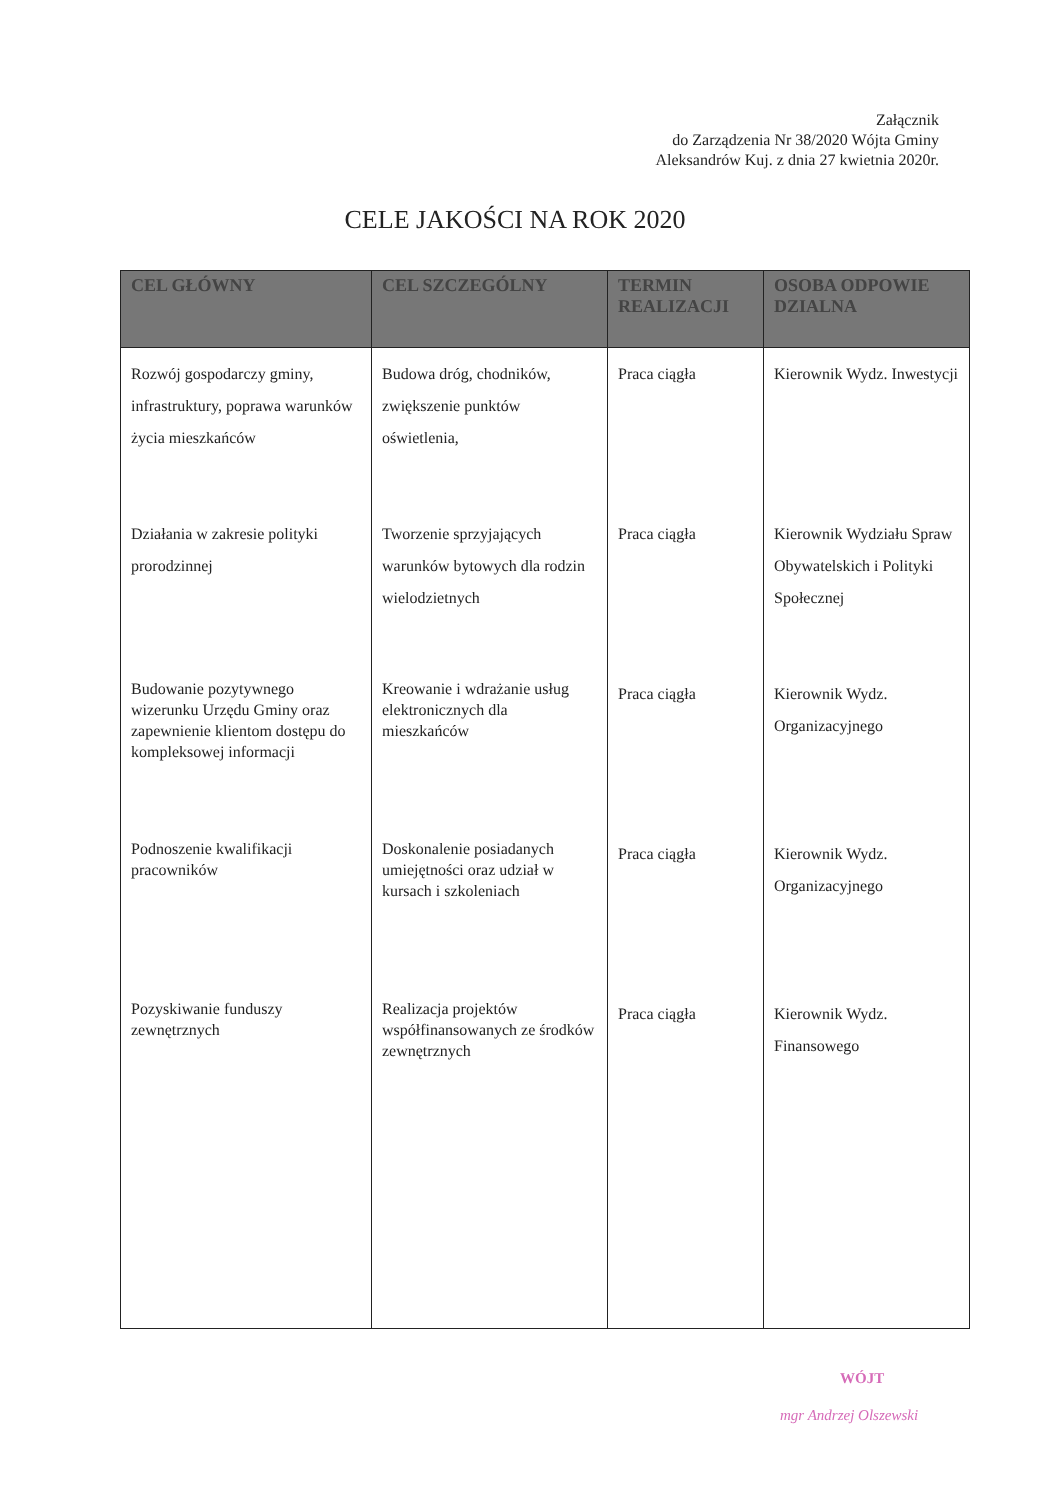Załącznik
do Zarządzenia Nr 38/2020 Wójta Gminy
Aleksandrów Kuj. z dnia 27 kwietnia 2020r.
CELE JAKOŚCI NA ROK 2020
| CEL GŁÓWNY | CEL SZCZEGÓLNY | TERMIN REALIZACJI | OSOBA ODPOWIE DZIALNA |
| --- | --- | --- | --- |
| Rozwój gospodarczy gminy, infrastruktury, poprawa warunków życia mieszkańców | Budowa dróg, chodników, zwiększenie punktów oświetlenia, | Praca ciągła | Kierownik Wydz. Inwestycji |
| Działania w zakresie polityki prorodzinnej | Tworzenie sprzyjających warunków bytowych dla rodzin wielodzietnych | Praca ciągła | Kierownik Wydziału Spraw Obywatelskich i Polityki Społecznej |
| Budowanie pozytywnego wizerunku Urzędu Gminy oraz zapewnienie klientom dostępu do kompleksowej informacji | Kreowanie i wdrażanie usług elektronicznych dla mieszkańców | Praca ciągła | Kierownik Wydz. Organizacyjnego |
| Podnoszenie kwalifikacji pracowników | Doskonalenie posiadanych umiejętności oraz udział w kursach i szkoleniach | Praca ciągła | Kierownik Wydz. Organizacyjnego |
| Pozyskiwanie funduszy zewnętrznych | Realizacja projektów współfinansowanych ze środków zewnętrznych | Praca ciągła | Kierownik Wydz. Finansowego |
WÓJT
mgr Andrzej Olszewski